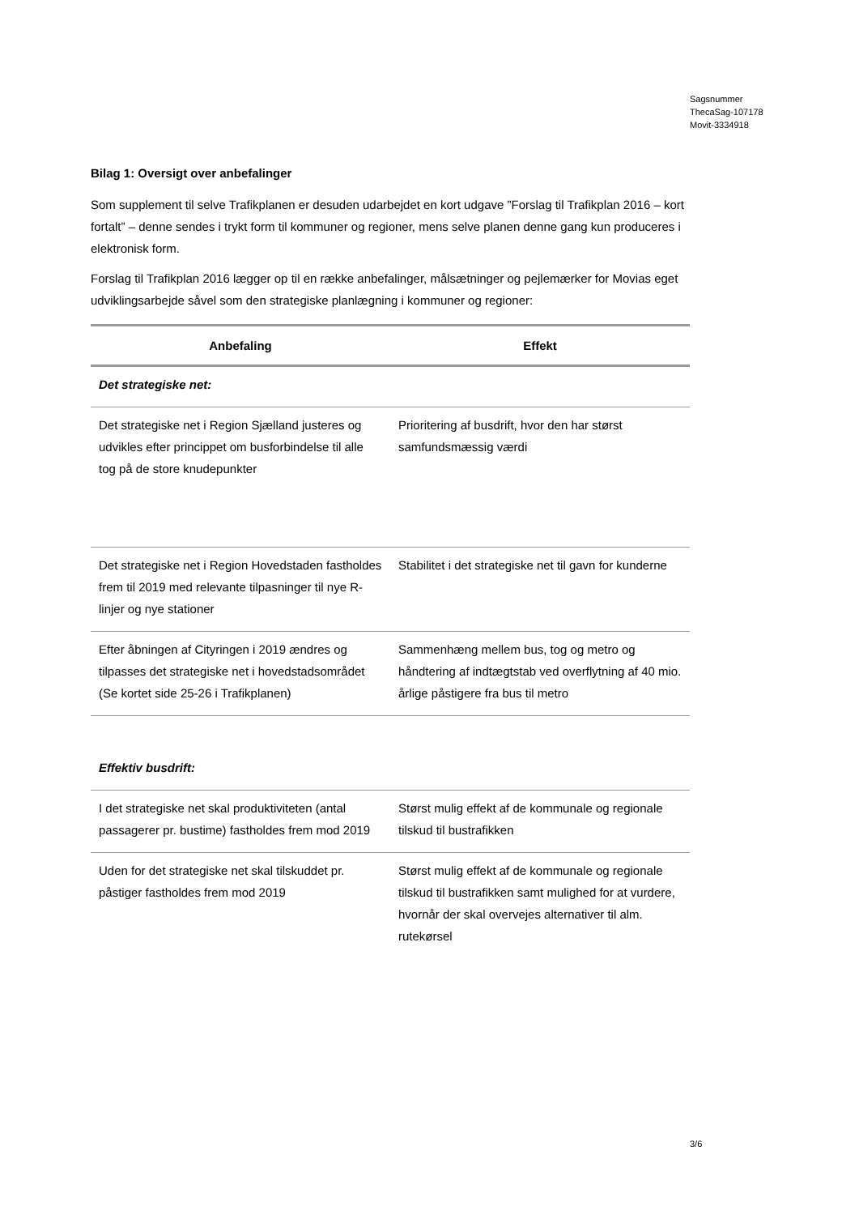Sagsnummer
ThecaSag-107178
Movit-3334918
Bilag 1: Oversigt over anbefalinger
Som supplement til selve Trafikplanen er desuden udarbejdet en kort udgave ”Forslag til Trafikplan 2016 – kort fortalt” – denne sendes i trykt form til kommuner og regioner, mens selve planen denne gang kun produceres i elektronisk form.
Forslag til Trafikplan 2016 lægger op til en række anbefalinger, målsætninger og pejlemærker for Movias eget udviklingsarbejde såvel som den strategiske planlægning i kommuner og regioner:
| Anbefaling | Effekt |
| --- | --- |
| Det strategiske net: | |
| Det strategiske net i Region Sjælland justeres og udvikles efter princippet om busforbindelse til alle tog på de store knudepunkter | Prioritering af busdrift, hvor den har størst samfundsmæssig værdi |
| Det strategiske net i Region Hovedstaden fastholdes frem til 2019 med relevante tilpasninger til nye R-linjer og nye stationer | Stabilitet i det strategiske net til gavn for kunderne |
| Efter åbningen af Cityringen i 2019 ændres og tilpasses det strategiske net i hovedstadsområdet (Se kortet side 25-26 i Trafikplanen) | Sammenhæng mellem bus, tog og metro og håndtering af indtægtstab ved overflytning af 40 mio. årlige påstigere fra bus til metro |
| Effektiv busdrift: | |
| I det strategiske net skal produktiviteten (antal passagerer pr. bustime) fastholdes frem mod 2019 | Størst mulig effekt af de kommunale og regionale tilskud til bustrafikken |
| Uden for det strategiske net skal tilskuddet pr. påstiger fastholdes frem mod 2019 | Størst mulig effekt af de kommunale og regionale tilskud til bustrafikken samt mulighed for at vurdere, hvornår der skal overvejes alternativer til alm. rutekørsel |
3/6